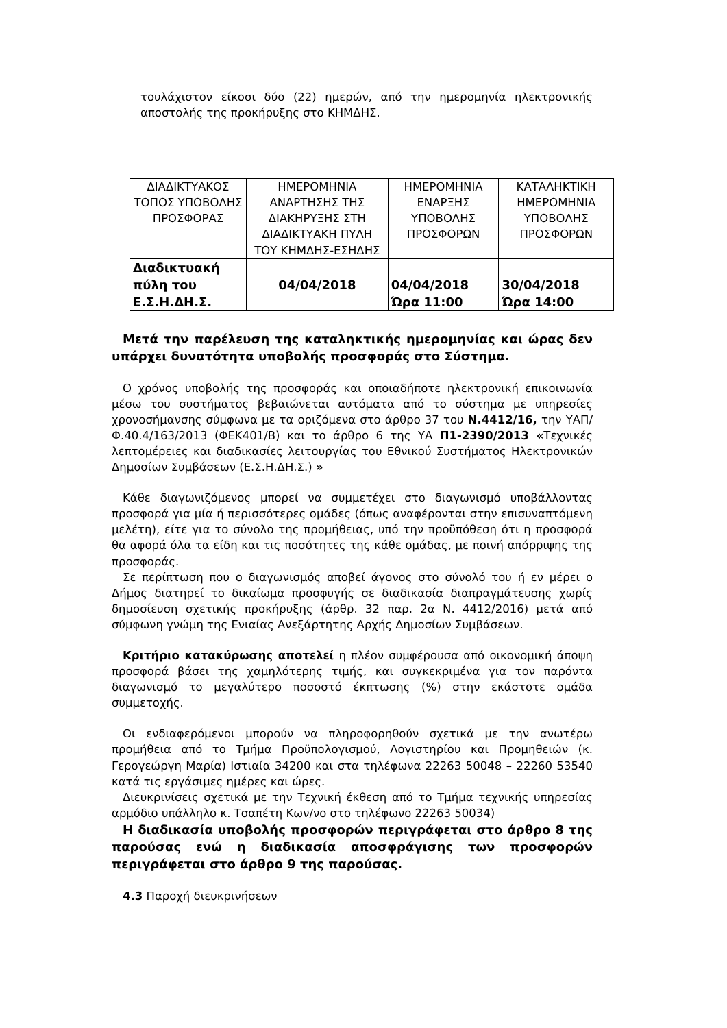τουλάχιστον είκοσι δύο (22) ημερών, από την ημερομηνία ηλεκτρονικής αποστολής της προκήρυξης στο ΚΗΜΔΗΣ.
| ΔΙΑΔΙΚΤΥΑΚΟΣ ΤΟΠΟΣ ΥΠΟΒΟΛΗΣ ΠΡΟΣΦΟΡΑΣ | ΗΜΕΡΟΜΗΝΙΑ ΑΝΑΡΤΗΣΗΣ ΤΗΣ ΔΙΑΚΗΡΥΞΗΣ ΣΤΗ ΔΙΑΔΙΚΤΥΑΚΗ ΠΥΛΗ ΤΟΥ ΚΗΜΔΗΣ-ΕΣΗΔΗΣ | ΗΜΕΡΟΜΗΝΙΑ ΕΝΑΡΞΗΣ ΥΠΟΒΟΛΗΣ ΠΡΟΣΦΟΡΩΝ | ΚΑΤΑΛΗΚΤΙΚΗ ΗΜΕΡΟΜΗΝΙΑ ΥΠΟΒΟΛΗΣ ΠΡΟΣΦΟΡΩΝ |
| Διαδικτυακή πύλη του Ε.Σ.Η.ΔΗ.Σ. | 04/04/2018 | 04/04/2018 Ώρα 11:00 | 30/04/2018 Ώρα 14:00 |
Μετά την παρέλευση της καταληκτικής ημερομηνίας και ώρας δεν υπάρχει δυνατότητα υποβολής προσφοράς στο Σύστημα.
Ο χρόνος υποβολής της προσφοράς και οποιαδήποτε ηλεκτρονική επικοινωνία μέσω του συστήματος βεβαιώνεται αυτόματα από το σύστημα με υπηρεσίες χρονοσήμανσης σύμφωνα με τα οριζόμενα στο άρθρο 37 του Ν.4412/16, την ΥΑΠ/Φ.40.4/163/2013 (ΦΕΚ401/Β) και το άρθρο 6 της ΥΑ Π1-2390/2013 «Τεχνικές λεπτομέρειες και διαδικασίες λειτουργίας του Εθνικού Συστήματος Ηλεκτρονικών Δημοσίων Συμβάσεων (Ε.Σ.Η.ΔΗ.Σ.) »
Κάθε διαγωνιζόμενος μπορεί να συμμετέχει στο διαγωνισμό υποβάλλοντας προσφορά για μία ή περισσότερες ομάδες (όπως αναφέρονται στην επισυναπτόμενη μελέτη), είτε για το σύνολο της προμήθειας, υπό την προϋπόθεση ότι η προσφορά θα αφορά όλα τα είδη και τις ποσότητες της κάθε ομάδας, με ποινή απόρριψης της προσφοράς.
Σε περίπτωση που ο διαγωνισμός αποβεί άγονος στο σύνολό του ή εν μέρει ο Δήμος διατηρεί το δικαίωμα προσφυγής σε διαδικασία διαπραγμάτευσης χωρίς δημοσίευση σχετικής προκήρυξης (άρθρ. 32 παρ. 2α Ν. 4412/2016) μετά από σύμφωνη γνώμη της Ενιαίας Ανεξάρτητης Αρχής Δημοσίων Συμβάσεων.
Κριτήριο κατακύρωσης αποτελεί η πλέον συμφέρουσα από οικονομική άποψη προσφορά βάσει της χαμηλότερης τιμής, και συγκεκριμένα για τον παρόντα διαγωνισμό το μεγαλύτερο ποσοστό έκπτωσης (%) στην εκάστοτε ομάδα συμμετοχής.
Οι ενδιαφερόμενοι μπορούν να πληροφορηθούν σχετικά με την ανωτέρω προμήθεια από το Τμήμα Προϋπολογισμού, Λογιστηρίου και Προμηθειών (κ. Γερογεώργη Μαρία) Ιστιαία 34200 και στα τηλέφωνα 22263 50048 – 22260 53540 κατά τις εργάσιμες ημέρες και ώρες.
Διευκρινίσεις σχετικά με την Τεχνική έκθεση από το Τμήμα τεχνικής υπηρεσίας αρμόδιο υπάλληλο κ. Τσαπέτη Κων/νο στο τηλέφωνο 22263 50034)
Η διαδικασία υποβολής προσφορών περιγράφεται στο άρθρο 8 της παρούσας ενώ η διαδικασία αποσφράγισης των προσφορών περιγράφεται στο άρθρο 9 της παρούσας.
4.3 Παροχή διευκρινήσεων